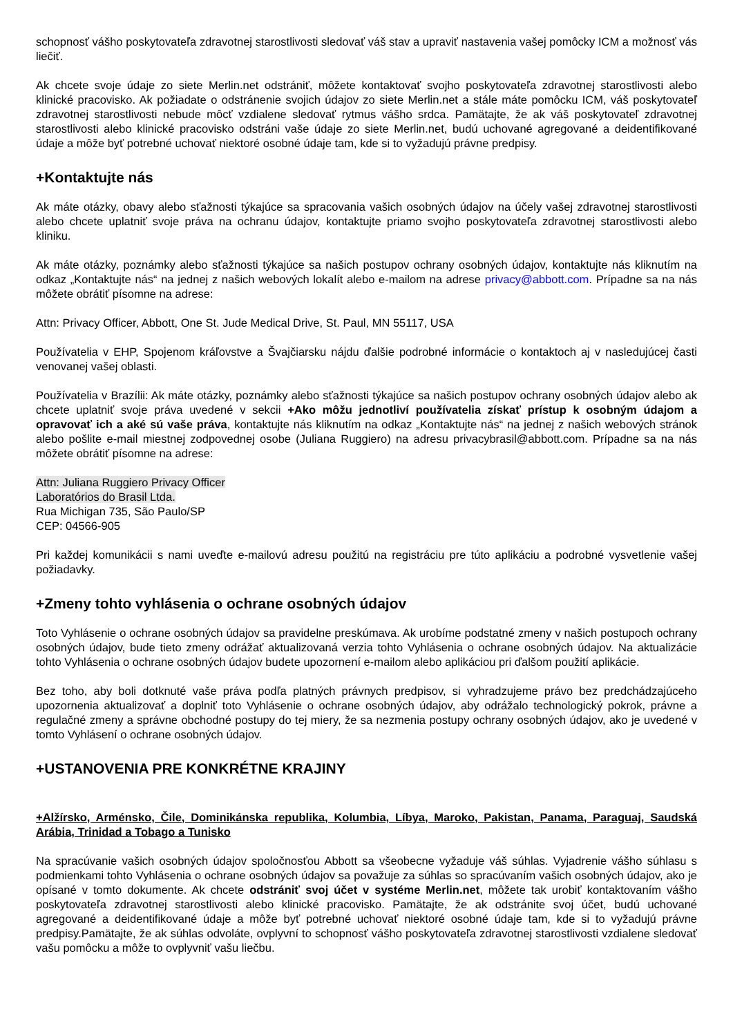schopnosť vášho poskytovateľa zdravotnej starostlivosti sledovať váš stav a upraviť nastavenia vašej pomôcky ICM a možnosť vás liečiť.
Ak chcete svoje údaje zo siete Merlin.net odstrániť, môžete kontaktovať svojho poskytovateľa zdravotnej starostlivosti alebo klinické pracovisko. Ak požiadate o odstránenie svojich údajov zo siete Merlin.net a stále máte pomôcku ICM, váš poskytovateľ zdravotnej starostlivosti nebude môcť vzdialene sledovať rytmus vášho srdca. Pamätajte, že ak váš poskytovateľ zdravotnej starostlivosti alebo klinické pracovisko odstráni vaše údaje zo siete Merlin.net, budú uchované agregované a deidentifikované údaje a môže byť potrebné uchovať niektoré osobné údaje tam, kde si to vyžadujú právne predpisy.
+Kontaktujte nás
Ak máte otázky, obavy alebo sťažnosti týkajúce sa spracovania vašich osobných údajov na účely vašej zdravotnej starostlivosti alebo chcete uplatniť svoje práva na ochranu údajov, kontaktujte priamo svojho poskytovateľa zdravotnej starostlivosti alebo kliniku.
Ak máte otázky, poznámky alebo sťažnosti týkajúce sa našich postupov ochrany osobných údajov, kontaktujte nás kliknutím na odkaz „Kontaktujte nás“ na jednej z našich webových lokalít alebo e-mailom na adrese privacy@abbott.com. Prípadne sa na nás môžete obrátiť písomne na adrese:
Attn: Privacy Officer, Abbott, One St. Jude Medical Drive, St. Paul, MN 55117, USA
Používatelia v EHP, Spojenom kráľovstve a Švajčiarsku nájdu ďalšie podrobné informácie o kontaktoch aj v nasledujúcej časti venovanej vašej oblasti.
Používatelia v Brazílii: Ak máte otázky, poznámky alebo sťažnosti týkajúce sa našich postupov ochrany osobných údajov alebo ak chcete uplatniť svoje práva uvedené v sekcii +Ako môžu jednotliví používatelia získať prístup k osobným údajom a opravovať ich a aké sú vaše práva, kontaktujte nás kliknutím na odkaz „Kontaktujte nás“ na jednej z našich webových stránok alebo pošlite e-mail miestnej zodpovednej osobe (Juliana Ruggiero) na adresu privacybrasil@abbott.com. Prípadne sa na nás môžete obrátiť písomne na adrese:
Attn: Juliana Ruggiero Privacy Officer
Laboratórios do Brasil Ltda.
Rua Michigan 735, São Paulo/SP
CEP: 04566-905
Pri každej komunikácii s nami uveďte e-mailovú adresu použitú na registráciu pre túto aplikáciu a podrobné vysvetlenie vašej požiadavky.
+Zmeny tohto vyhlásenia o ochrane osobných údajov
Toto Vyhlásenie o ochrane osobných údajov sa pravidelne preskúmava. Ak urobíme podstatné zmeny v našich postupoch ochrany osobných údajov, bude tieto zmeny odrážať aktualizovaná verzia tohto Vyhlásenia o ochrane osobných údajov. Na aktualizácie tohto Vyhlásenia o ochrane osobných údajov budete upozornení e-mailom alebo aplikáciou pri ďalšom použití aplikácie.
Bez toho, aby boli dotknuté vaše práva podľa platných právnych predpisov, si vyhradzujeme právo bez predchádzajúceho upozornenia aktualizovať a doplniť toto Vyhlásenie o ochrane osobných údajov, aby odrážalo technologický pokrok, právne a regulačné zmeny a správne obchodné postupy do tej miery, že sa nezmenia postupy ochrany osobných údajov, ako je uvedené v tomto Vyhlásení o ochrane osobných údajov.
+USTANOVENIA PRE KONKRÉTNE KRAJINY
+Alžírsko, Arménsko, Čile, Dominikánska republika, Kolumbia, Líbya, Maroko, Pakistan, Panama, Paraguaj, Saudská Arábia, Trinidad a Tobago a Tunisko
Na spracúvanie vašich osobných údajov spoločnosťou Abbott sa všeobecne vyžaduje váš súhlas. Vyjadrenie vášho súhlasu s podmienkami tohto Vyhlásenia o ochrane osobných údajov sa považuje za súhlas so spracúvaním vašich osobných údajov, ako je opísané v tomto dokumente. Ak chcete odstrániť svoj účet v systéme Merlin.net, môžete tak urobiť kontaktovaním vášho poskytovateľa zdravotnej starostlivosti alebo klinické pracovisko. Pamätajte, že ak odstránite svoj účet, budú uchované agregované a deidentifikované údaje a môže byť potrebné uchovať niektoré osobné údaje tam, kde si to vyžadujú právne predpisy.Pamätajte, že ak súhlas odvoláte, ovplyvní to schopnosť vášho poskytovateľa zdravotnej starostlivosti vzdialene sledovať vašu pomôcku a môže to ovplyvniť vašu liečbu.